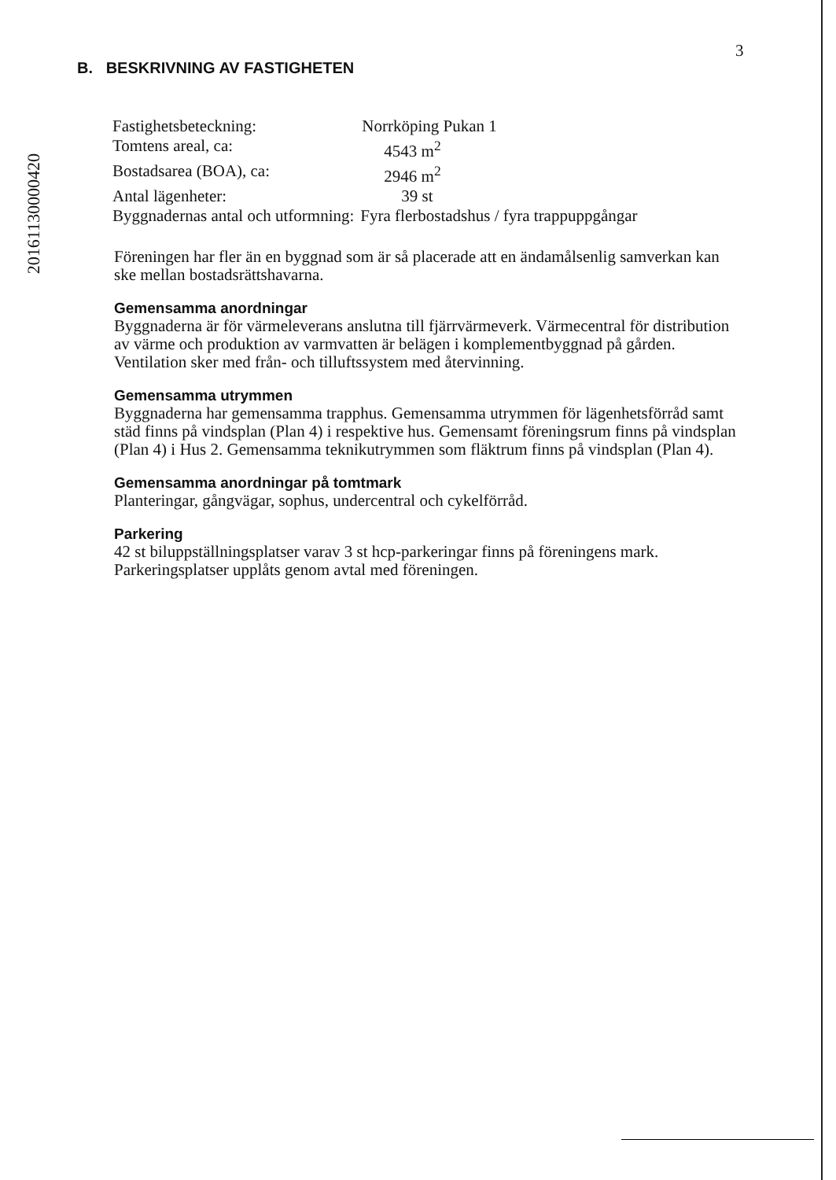20161130000420
3
B. BESKRIVNING AV FASTIGHETEN
| Fastighetsbeteckning: | Norrköping Pukan 1 |
| Tomtens areal, ca: | 4543 m<sup>2</sup> |
| Bostadsarea (BOA), ca: | 2946 m<sup>2</sup> |
| Antal lägenheter: | 39 st |
| Byggnadernas antal och utformning: | Fyra flerbostadshus / fyra trappuppgångar |
Föreningen har fler än en byggnad som är så placerade att en ändamålsenlig samverkan kan ske mellan bostadsrättshavarna.
Gemensamma anordningar
Byggnaderna är för värmeleverans anslutna till fjärrvärmeverk. Värmecentral för distribution av värme och produktion av varmvatten är belägen i komplementbyggnad på gården. Ventilation sker med från- och tilluftssystem med återvinning.
Gemensamma utrymmen
Byggnaderna har gemensamma trapphus. Gemensamma utrymmen för lägenhetsförråd samt städ finns på vindsplan (Plan 4) i respektive hus. Gemensamt föreningsrum finns på vindsplan (Plan 4) i Hus 2. Gemensamma teknikutrymmen som fläktrum finns på vindsplan (Plan 4).
Gemensamma anordningar på tomtmark
Planteringar, gångvägar, sophus, undercentral och cykelförråd.
Parkering
42 st biluppställningsplatser varav 3 st hcp-parkeringar finns på föreningens mark. Parkeringsplatser upplåts genom avtal med föreningen.